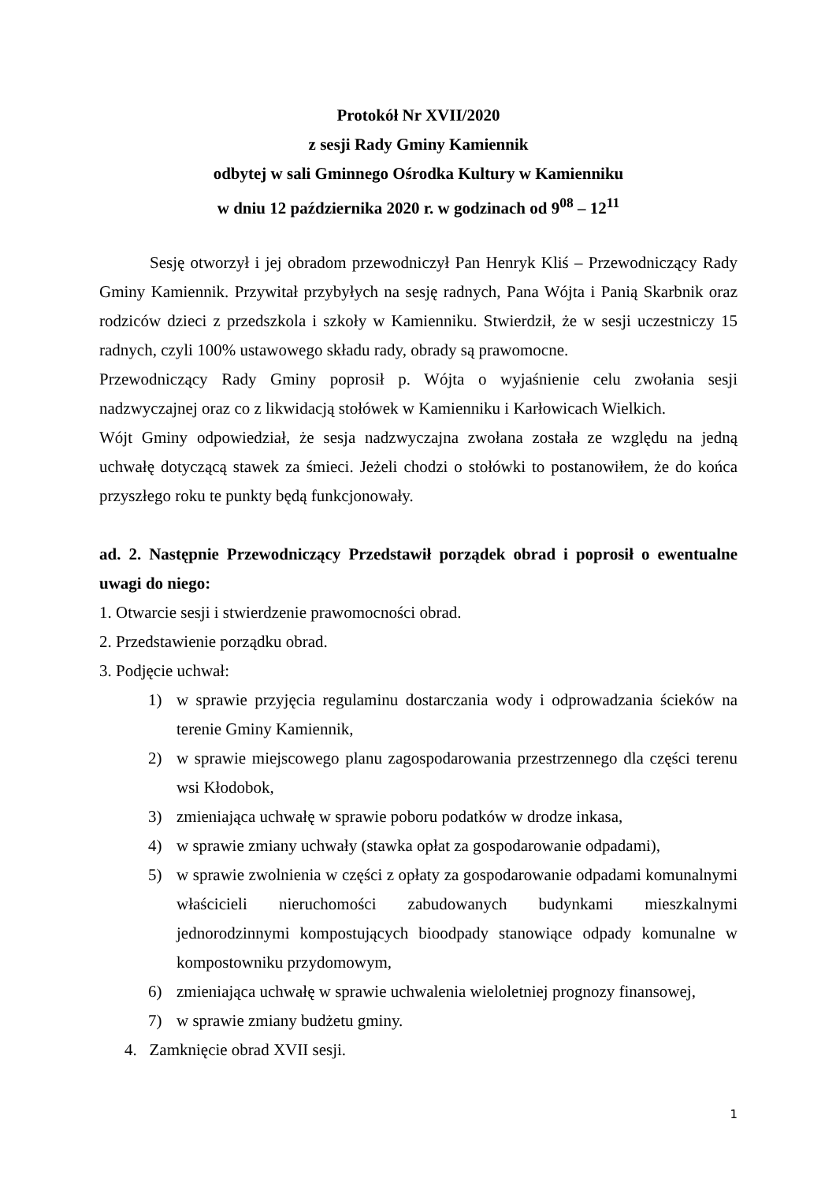Protokół Nr XVII/2020
z sesji Rady Gminy Kamiennik
odbytej w sali Gminnego Ośrodka Kultury w Kamienniku
w dniu 12 października 2020 r. w godzinach od 9<sup>08</sup> – 12<sup>11</sup>
Sesję otworzył i jej obradom przewodniczył Pan Henryk Kliś – Przewodniczący Rady Gminy Kamiennik. Przywitał przybyłych na sesję radnych, Pana Wójta i Panią Skarbnik oraz rodziców dzieci z przedszkola i szkoły w Kamienniku. Stwierdził, że w sesji uczestniczy 15 radnych, czyli 100% ustawowego składu rady, obrady są prawomocne.
Przewodniczący Rady Gminy poprosił p. Wójta o wyjaśnienie celu zwołania sesji nadzwyczajnej oraz co z likwidacją stołówek w Kamienniku i Karłowicach Wielkich.
Wójt Gminy odpowiedział, że sesja nadzwyczajna zwołana została ze względu na jedną uchwałę dotyczącą stawek za śmieci. Jeżeli chodzi o stołówki to postanowiłem, że do końca przyszłego roku te punkty będą funkcjonowały.
ad. 2. Następnie Przewodniczący Przedstawił porządek obrad i poprosił o ewentualne uwagi do niego:
1. Otwarcie sesji i stwierdzenie prawomocności obrad.
2. Przedstawienie porządku obrad.
3. Podjęcie uchwał:
1) w sprawie przyjęcia regulaminu dostarczania wody i odprowadzania ścieków na terenie Gminy Kamiennik,
2) w sprawie miejscowego planu zagospodarowania przestrzennego dla części terenu wsi Kłodobok,
3) zmieniająca uchwałę w sprawie poboru podatków w drodze inkasa,
4) w sprawie zmiany uchwały (stawka opłat za gospodarowanie odpadami),
5) w sprawie zwolnienia w części z opłaty za gospodarowanie odpadami komunalnymi właścicieli nieruchomości zabudowanych budynkami mieszkalnymi jednorodzinnymi kompostujących bioodpady stanowiące odpady komunalne w kompostowniku przydomowym,
6) zmieniająca uchwałę w sprawie uchwalenia wieloletniej prognozy finansowej,
7) w sprawie zmiany budżetu gminy.
4. Zamknięcie obrad XVII sesji.
1